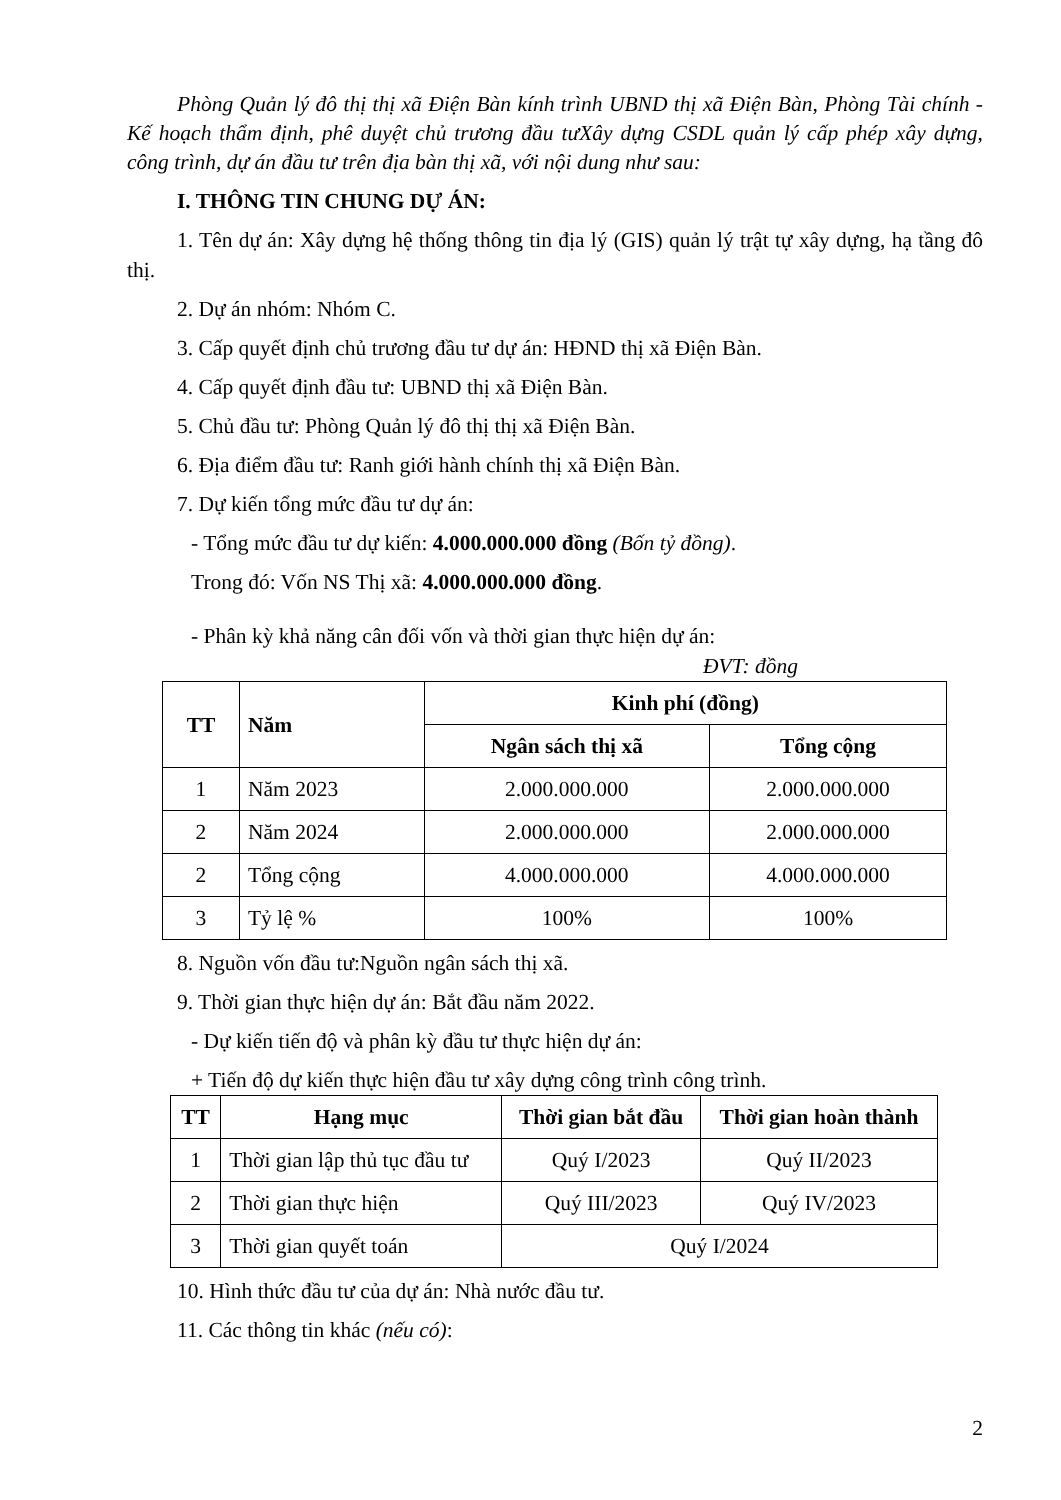Phòng Quản lý đô thị thị xã Điện Bàn kính trình UBND thị xã Điện Bàn, Phòng Tài chính - Kế hoạch thẩm định, phê duyệt chủ trương đầu tưXây dựng CSDL quản lý cấp phép xây dựng, công trình, dự án đầu tư trên địa bàn thị xã, với nội dung như sau:
I. THÔNG TIN CHUNG DỰ ÁN:
1. Tên dự án: Xây dựng hệ thống thông tin địa lý (GIS) quản lý trật tự xây dựng, hạ tầng đô thị.
2. Dự án nhóm: Nhóm C.
3. Cấp quyết định chủ trương đầu tư dự án: HĐND thị xã Điện Bàn.
4. Cấp quyết định đầu tư: UBND thị xã Điện Bàn.
5. Chủ đầu tư: Phòng Quản lý đô thị thị xã Điện Bàn.
6. Địa điểm đầu tư: Ranh giới hành chính thị xã Điện Bàn.
7. Dự kiến tổng mức đầu tư dự án:
- Tổng mức đầu tư dự kiến: 4.000.000.000 đồng (Bốn tỷ đồng).
Trong đó: Vốn NS Thị xã: 4.000.000.000 đồng.
- Phân kỳ khả năng cân đối vốn và thời gian thực hiện dự án:
ĐVT: đồng
| TT | Năm | Kinh phí (đồng) | |
| --- | --- | --- | --- |
| | | Ngân sách thị xã | Tổng cộng |
| 1 | Năm 2023 | 2.000.000.000 | 2.000.000.000 |
| 2 | Năm 2024 | 2.000.000.000 | 2.000.000.000 |
| 2 | Tổng cộng | 4.000.000.000 | 4.000.000.000 |
| 3 | Tỷ lệ % | 100% | 100% |
8. Nguồn vốn đầu tư:Nguồn ngân sách thị xã.
9. Thời gian thực hiện dự án: Bắt đầu năm 2022.
- Dự kiến tiến độ và phân kỳ đầu tư thực hiện dự án:
+ Tiến độ dự kiến thực hiện đầu tư xây dựng công trình công trình.
| TT | Hạng mục | Thời gian bắt đầu | Thời gian hoàn thành |
| --- | --- | --- | --- |
| 1 | Thời gian lập thủ tục đầu tư | Quý I/2023 | Quý II/2023 |
| 2 | Thời gian thực hiện | Quý III/2023 | Quý IV/2023 |
| 3 | Thời gian quyết toán | Quý I/2024 | |
10. Hình thức đầu tư của dự án: Nhà nước đầu tư.
11. Các thông tin khác (nếu có):
2